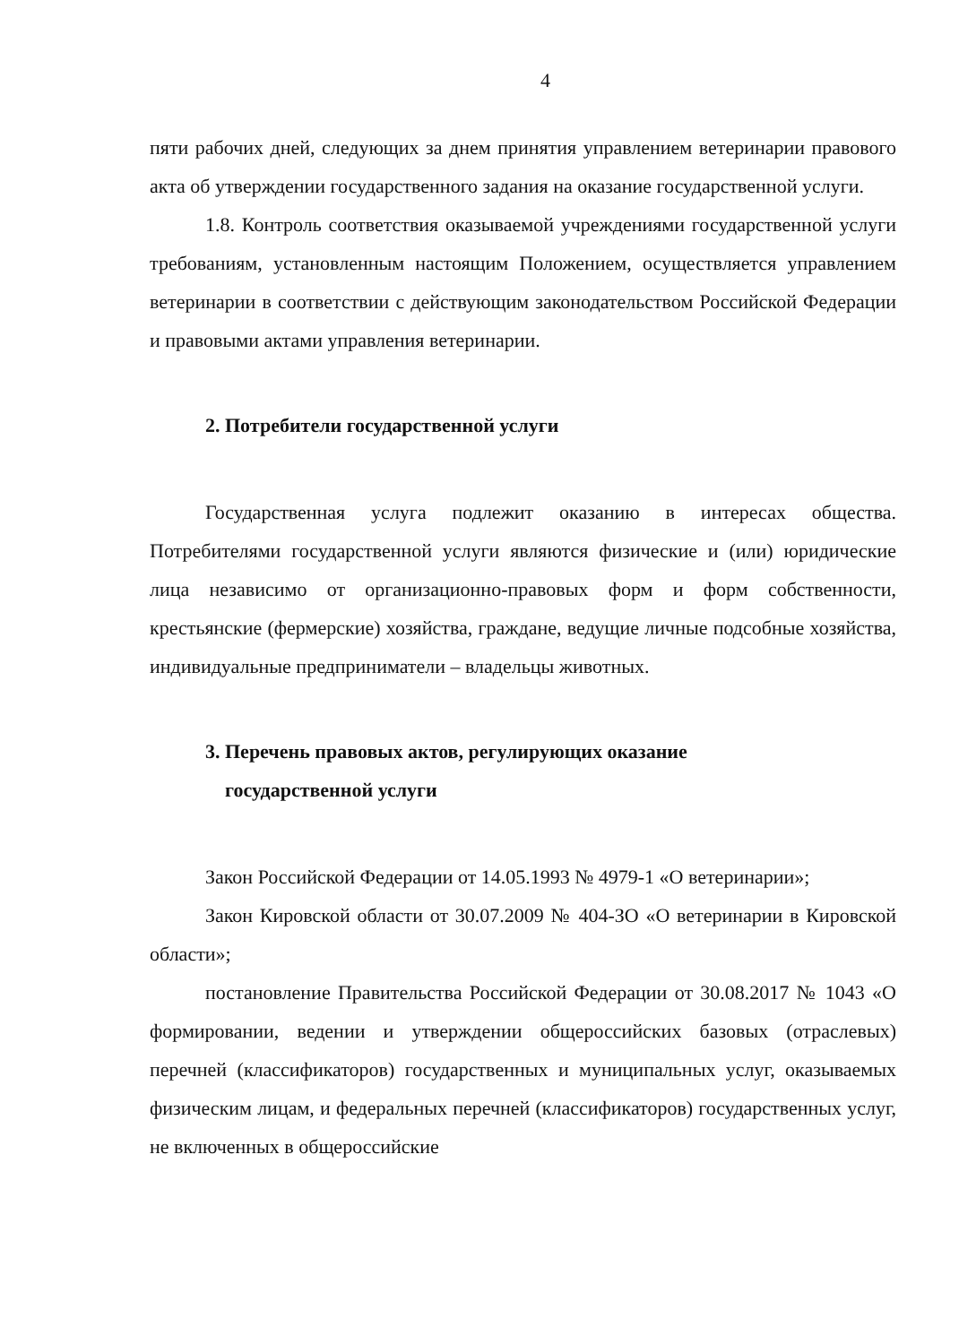4
пяти рабочих дней, следующих за днем принятия управлением ветеринарии правового акта об утверждении государственного задания на оказание государственной услуги.
1.8. Контроль соответствия оказываемой учреждениями государственной услуги требованиям, установленным настоящим Положением, осуществляется управлением ветеринарии в соответствии с действующим законодательством Российской Федерации и правовыми актами управления ветеринарии.
2. Потребители государственной услуги
Государственная услуга подлежит оказанию в интересах общества. Потребителями государственной услуги являются физические и (или) юридические лица независимо от организационно-правовых форм и форм собственности, крестьянские (фермерские) хозяйства, граждане, ведущие личные подсобные хозяйства, индивидуальные предприниматели – владельцы животных.
3. Перечень правовых актов, регулирующих оказание
государственной услуги
Закон Российской Федерации от 14.05.1993 № 4979-1 «О ветеринарии»;
Закон Кировской области от 30.07.2009 № 404-ЗО «О ветеринарии в Кировской области»;
постановление Правительства Российской Федерации от 30.08.2017 № 1043 «О формировании, ведении и утверждении общероссийских базовых (отраслевых) перечней (классификаторов) государственных и муниципальных услуг, оказываемых физическим лицам, и федеральных перечней (классификаторов) государственных услуг, не включенных в общероссийские